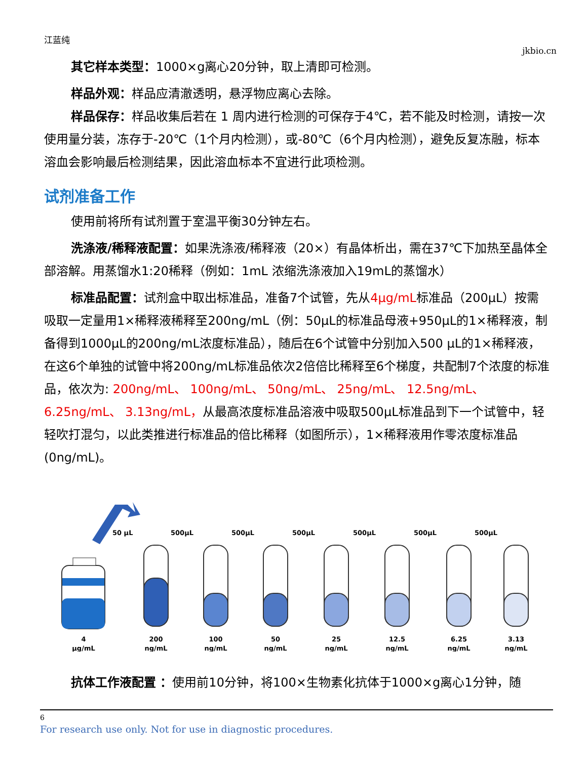江蓝纯
jkbio.cn
其它样本类型：1000×g离心20分钟，取上清即可检测。
样品外观：样品应清澈透明，悬浮物应离心去除。
样品保存：样品收集后若在 1 周内进行检测的可保存于4℃，若不能及时检测，请按一次使用量分装，冻存于-20℃（1个月内检测），或-80℃（6个月内检测），避免反复冻融，标本溶血会影响最后检测结果，因此溶血标本不宜进行此项检测。
试剂准备工作
使用前将所有试剂置于室温平衡30分钟左右。
洗涤液/稀释液配置：如果洗涤液/稀释液（20×）有晶体析出，需在37℃下加热至晶体全部溶解。用蒸馏水1:20稀释（例如：1mL 浓缩洗涤液加入19mL的蒸馏水）
标准品配置：试剂盒中取出标准品，准备7个试管，先从4μg/mL标准品（200μL）按需吸取一定量用1×稀释液稀释至200ng/mL（例：50μL的标准品母液+950μL的1×稀释液，制备得到1000μL的200ng/mL浓度标准品），随后在6个试管中分别加入500 μL的1×稀释液，在这6个单独的试管中将200ng/mL标准品依次2倍倍比稀释至6个梯度，共配制7个浓度的标准品，依次为: 200ng/mL、 100ng/mL、 50ng/mL、 25ng/mL、 12.5ng/mL、 6.25ng/mL、 3.13ng/mL，从最高浓度标准品溶液中吸取500μL标准品到下一个试管中，轻轻吹打混匀，以此类推进行标准品的倍比稀释（如图所示），1×稀释液用作零浓度标准品(0ng/mL)。
50 μL
500μL
500μL
500μL
500μL
500μL
500μL
4
μg/mL
200
ng/mL
100
ng/mL
50
ng/mL
25
ng/mL
12.5
ng/mL
6.25
ng/mL
3.13
ng/mL
抗体工作液配置 ：使用前10分钟，将100×生物素化抗体于1000×g离心1分钟，随
6
For research use only. Not for use in diagnostic procedures.